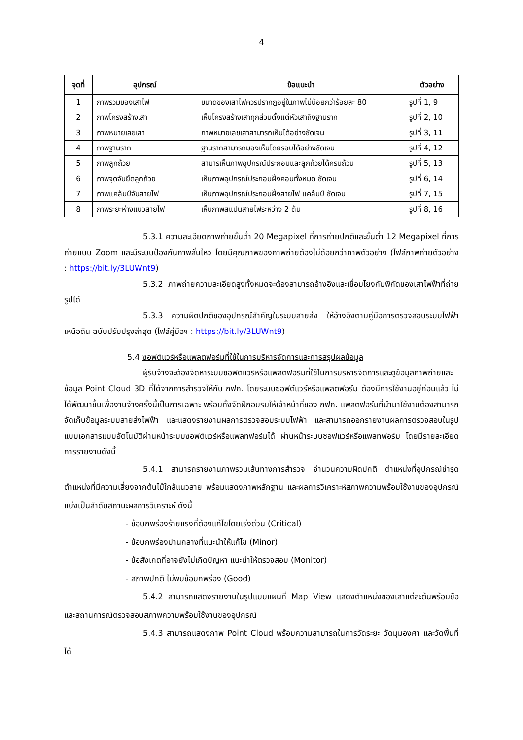4
| จุดที่ | อุปกรณ์ | ข้อแนะนำ | ตัวอย่าง |
| --- | --- | --- | --- |
| 1 | ภาพรวมของเสาไฟ | ขนาดของเสาไฟควรปรากฎอยู่ในภาพไม่น้อยกว่าร้อยละ 80 | รูปที่ 1, 9 |
| 2 | ภาพโครงสร้างเสา | เห็นโครงสร้างเสาทุกส่วนตั้งแต่หัวเสาถึงฐานราก | รูปที่ 2, 10 |
| 3 | ภาพหมายเลขเสา | ภาพหมายเลขเสาสามารถเห็นได้อย่างชัดเจน | รูปที่ 3, 11 |
| 4 | ภาพฐานราก | ฐานรากสามารถมองเห็นโดยรอบได้อย่างชัดเจน | รูปที่ 4, 12 |
| 5 | ภาพลูกถ้วย | สามารเห็นภาพอุปกรณ์ประกอบและลูกถ้วยได้ครบถ้วน | รูปที่ 5, 13 |
| 6 | ภาพจุดจับยึดลูกถ้วย | เห็นภาพอุปกรณ์ประกอบฝั่งคอนทั้งหมด ชัดเจน | รูปที่ 6, 14 |
| 7 | ภาพแคล้มป์จับสายไฟ | เห็นภาพอุปกรณ์ประกอบฝั่งสายไฟ แคล้มป์ ชัดเจน | รูปที่ 7, 15 |
| 8 | ภาพระยะห่างแนวสายไฟ | เห็นภาพสแปนสายไฟระหว่าง 2 ต้น | รูปที่ 8, 16 |
5.3.1 ความละเอียดภาพถ่ายขั้นต่ำ 20 Megapixel ที่การถ่ายปกติและขั้นต่ำ 12 Megapixel ที่การถ่ายแบบ Zoom และมีระบบป้องกันภาพสั่นไหว โดยมีคุณภาพของภาพถ่ายต้องไม่ด้อยกว่าภาพตัวอย่าง (ไฟล์ภาพถ่ายตัวอย่าง : https://bit.ly/3LUWnt9)
5.3.2 ภาพถ่ายความละเอียดสูงทั้งหมดจะต้องสามารถอ้างอิงและเชื่อมโยงกับพิกัดของเสาไฟฟ้าที่ถ่ายรูปได้
5.3.3 ความผิดปกติของอุปกรณ์สำคัญในระบบสายส่ง ให้อ้างอิงตามคู่มือการตรวจสอบระบบไฟฟ้าเหนือดิน ฉบับปรับปรุงล่าสุด (ไฟล์คู่มือฯ : https://bit.ly/3LUWnt9)
5.4 ซอฟต์แวร์หรือแพลตฟอร์มที่ใช้ในการบริหารจัดการและการสรุปผลข้อมูล
ผู้รับจ้างจะต้องจัดหาระบบซอฟต์แวร์หรือแพลตฟอร์มที่ใช้ในการบริหารจัดการและดูข้อมูลภาพถ่ายและข้อมูล Point Cloud 3D ที่ได้จากการสำรวจให้กับ กฟภ. โดยระบบซอฟต์แวร์หรือแพลตฟอร์ม ต้องมีการใช้งานอยู่ก่อนแล้ว ไม่ได้พัฒนาขึ้นเพื่องานจ้างครั้งนี้เป็นการเฉพาะ พร้อมทั้งจัดฝึกอบรมให้เจ้าหน้าที่ของ กฟภ. แพลตฟอร์มที่นำมาใช้งานต้องสามารถจัดเก็บข้อมูลระบบสายส่งไฟฟ้า และแสดงรายงานผลการตรวจสอบระบบไฟฟ้า และสามารถออกรายงานผลการตรวจสอบในรูปแบบเอกสารแบบอัตโนมัติผ่านหน้าระบบซอฟต์แวร์หรือแพลทฟอร์มได้ ผ่านหน้าระบบซอฟแวร์หรือแพลทฟอร์ม โดยมีรายละเอียดการรายงานดังนี้
5.4.1 สามารถรายงานภาพรวมเส้นทางการสำรวจ จำนวนความผิดปกติ ตำแหน่งที่อุปกรณ์ชำรุด ตำแหน่งที่มีความเสี่ยงจากต้นไม้ใกล้แนวสาย พร้อมแสดงภาพหลักฐาน และผลการวิเคราะห์สภาพความพร้อมใช้งานของอุปกรณ์ แบ่งเป็นลำดับสถานะผลการวิเคราะห์ ดังนี้
- ข้อบกพร่องร้ายแรงที่ต้องแก้ไขโดยเร่งด่วน (Critical)
- ข้อบกพร่องปานกลางที่แนะนำให้แก้ไข (Minor)
- ข้อสังเกตที่อาจยังไม่เกิดปัญหา แนะนำให้ตรวจสอบ (Monitor)
- สภาพปกติ ไม่พบข้อบกพร่อง (Good)
5.4.2 สามารถแสดงรายงานในรูปแบบแผนที่ Map View แสดงตำแหน่งของเสาแต่ละต้นพร้อมชื่อ และสถานการณ์ตรวจสอบสภาพความพร้อมใช้งานของอุปกรณ์
5.4.3 สามารถแสดงภาพ Point Cloud พร้อมความสามารถในการวัดระยะ วัดมุมองศา และวัดพื้นที่ได้